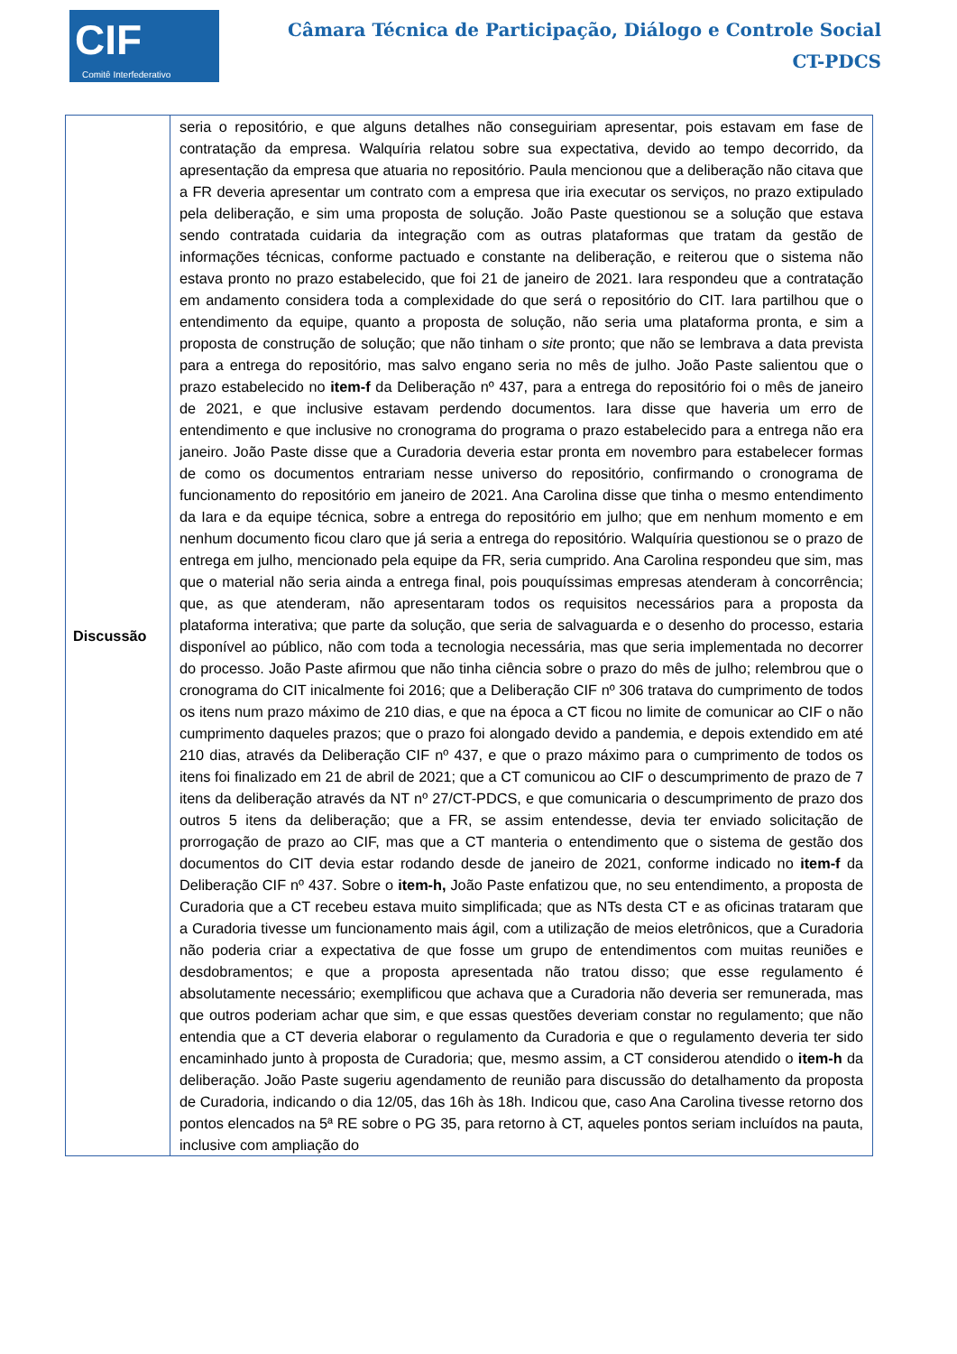CIF
Comitê Interfederativo
Câmara Técnica de Participação, Diálogo e Controle Social
CT-PDCS
| Discussão | seria o repositório, e que alguns detalhes não conseguiriam apresentar, pois estavam em fase de contratação da empresa. Walquíria relatou sobre sua expectativa, devido ao tempo decorrido, da apresentação da empresa que atuaria no repositório. Paula mencionou que a deliberação não citava que a FR deveria apresentar um contrato com a empresa que iria executar os serviços, no prazo extipulado pela deliberação, e sim uma proposta de solução. João Paste questionou se a solução que estava sendo contratada cuidaria da integração com as outras plataformas que tratam da gestão de informações técnicas, conforme pactuado e constante na deliberação, e reiterou que o sistema não estava pronto no prazo estabelecido, que foi 21 de janeiro de 2021. Iara respondeu que a contratação em andamento considera toda a complexidade do que será o repositório do CIT. Iara partilhou que o entendimento da equipe, quanto a proposta de solução, não seria uma plataforma pronta, e sim a proposta de construção de solução; que não tinham o site pronto; que não se lembrava a data prevista para a entrega do repositório, mas salvo engano seria no mês de julho. João Paste salientou que o prazo estabelecido no item-f da Deliberação nº 437, para a entrega do repositório foi o mês de janeiro de 2021, e que inclusive estavam perdendo documentos. Iara disse que haveria um erro de entendimento e que inclusive no cronograma do programa o prazo estabelecido para a entrega não era janeiro. João Paste disse que a Curadoria deveria estar pronta em novembro para estabelecer formas de como os documentos entrariam nesse universo do repositório, confirmando o cronograma de funcionamento do repositório em janeiro de 2021. Ana Carolina disse que tinha o mesmo entendimento da Iara e da equipe técnica, sobre a entrega do repositório em julho; que em nenhum momento e em nenhum documento ficou claro que já seria a entrega do repositório. Walquíria questionou se o prazo de entrega em julho, mencionado pela equipe da FR, seria cumprido. Ana Carolina respondeu que sim, mas que o material não seria ainda a entrega final, pois pouquíssimas empresas atenderam à concorrência; que, as que atenderam, não apresentaram todos os requisitos necessários para a proposta da plataforma interativa; que parte da solução, que seria de salvaguarda e o desenho do processo, estaria disponível ao público, não com toda a tecnologia necessária, mas que seria implementada no decorrer do processo. João Paste afirmou que não tinha ciência sobre o prazo do mês de julho; relembrou que o cronograma do CIT inicalmente foi 2016; que a Deliberação CIF nº 306 tratava do cumprimento de todos os itens num prazo máximo de 210 dias, e que na época a CT ficou no limite de comunicar ao CIF o não cumprimento daqueles prazos; que o prazo foi alongado devido a pandemia, e depois extendido em até 210 dias, através da Deliberação CIF nº 437, e que o prazo máximo para o cumprimento de todos os itens foi finalizado em 21 de abril de 2021; que a CT comunicou ao CIF o descumprimento de prazo de 7 itens da deliberação através da NT nº 27/CT-PDCS, e que comunicaria o descumprimento de prazo dos outros 5 itens da deliberação; que a FR, se assim entendesse, devia ter enviado solicitação de prorrogação de prazo ao CIF, mas que a CT manteria o entendimento que o sistema de gestão dos documentos do CIT devia estar rodando desde de janeiro de 2021, conforme indicado no item-f da Deliberação CIF nº 437. Sobre o item-h, João Paste enfatizou que, no seu entendimento, a proposta de Curadoria que a CT recebeu estava muito simplificada; que as NTs desta CT e as oficinas trataram que a Curadoria tivesse um funcionamento mais ágil, com a utilização de meios eletrônicos, que a Curadoria não poderia criar a expectativa de que fosse um grupo de entendimentos com muitas reuniões e desdobramentos; e que a proposta apresentada não tratou disso; que esse regulamento é absolutamente necessário; exemplificou que achava que a Curadoria não deveria ser remunerada, mas que outros poderiam achar que sim, e que essas questões deveriam constar no regulamento; que não entendia que a CT deveria elaborar o regulamento da Curadoria e que o regulamento deveria ter sido encaminhado junto à proposta de Curadoria; que, mesmo assim, a CT considerou atendido o item-h da deliberação. João Paste sugeriu agendamento de reunião para discussão do detalhamento da proposta de Curadoria, indicando o dia 12/05, das 16h às 18h. Indicou que, caso Ana Carolina tivesse retorno dos pontos elencados na 5ª RE sobre o PG 35, para retorno à CT, aqueles pontos seriam incluídos na pauta, inclusive com ampliação do |